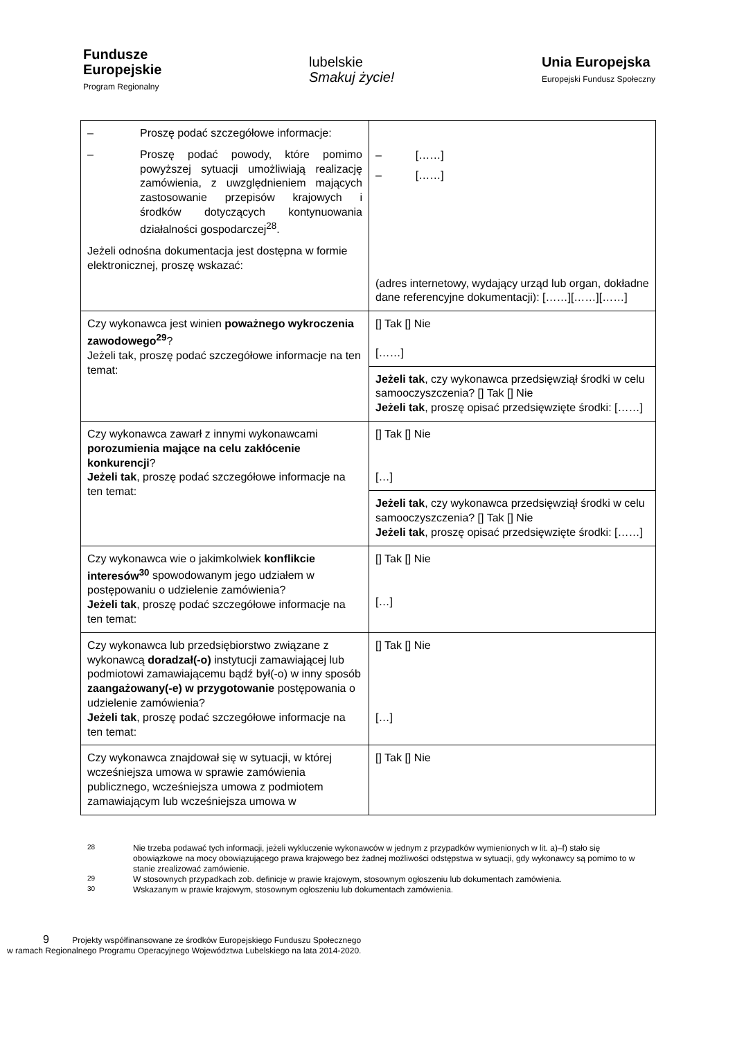Fundusze
Europejskie
Program Regionalny
lubelskie
Smakuj życie!
Unia Europejska
Europejski Fundusz Społeczny
| – Proszę podać szczegółowe informacje: – Proszę podać powody, które pomimo powyższej sytuacji umożliwiają realizację zamówienia, z uwzględnieniem mających zastosowanie przepisów krajowych i środków dotyczących kontynuowania działalności gospodarczej<sup>28</sup>. Jeżeli odnośna dokumentacja jest dostępna w formie elektronicznej, proszę wskazać: | – [……] – [……] (adres internetowy, wydający urząd lub organ, dokładne dane referencyjne dokumentacji): [……][……][……] |
| Czy wykonawca jest winien poważnego wykroczenia zawodowego<sup>29</sup> ? Jeżeli tak, proszę podać szczegółowe informacje na ten temat: | [] Tak [] Nie [……] |
| | Jeżeli tak , czy wykonawca przedsięwziął środki w celu samooczyszczenia? [] Tak [] Nie Jeżeli tak , proszę opisać przedsięwzięte środki: [……] |
| Czy wykonawca zawarł z innymi wykonawcami porozumienia mające na celu zakłócenie konkurencji ? Jeżeli tak , proszę podać szczegółowe informacje na ten temat: | [] Tak [] Nie […] |
| | Jeżeli tak , czy wykonawca przedsięwziął środki w celu samooczyszczenia? [] Tak [] Nie Jeżeli tak , proszę opisać przedsięwzięte środki: [……] |
| Czy wykonawca wie o jakimkolwiek konflikcie interesów<sup>30</sup> spowodowanym jego udziałem w postępowaniu o udzielenie zamówienia? Jeżeli tak , proszę podać szczegółowe informacje na ten temat: | [] Tak [] Nie […] |
| Czy wykonawca lub przedsiębiorstwo związane z wykonawcą doradzał(-o) instytucji zamawiającej lub podmiotowi zamawiającemu bądź był(-o) w inny sposób zaangażowany(-e) w przygotowanie postępowania o udzielenie zamówienia? Jeżeli tak , proszę podać szczegółowe informacje na ten temat: | [] Tak [] Nie […] |
| Czy wykonawca znajdował się w sytuacji, w której wcześniejsza umowa w sprawie zamówienia publicznego, wcześniejsza umowa z podmiotem zamawiającym lub wcześniejsza umowa w | [] Tak [] Nie |
<sup>28</sup> Nie trzeba podawać tych informacji, jeżeli wykluczenie wykonawców w jednym z przypadków wymienionych w lit. a)–f) stało się obowiązkowe na mocy obowiązującego prawa krajowego bez żadnej możliwości odstępstwa w sytuacji, gdy wykonawcy są pomimo to w stanie zrealizować zamówienie.
<sup>29</sup> W stosownych przypadkach zob. definicje w prawie krajowym, stosownym ogłoszeniu lub dokumentach zamówienia.
<sup>30</sup> Wskazanym w prawie krajowym, stosownym ogłoszeniu lub dokumentach zamówienia.
9 Projekty współfinansowane ze środków Europejskiego Funduszu Społecznego
w ramach Regionalnego Programu Operacyjnego Województwa Lubelskiego na lata 2014-2020.